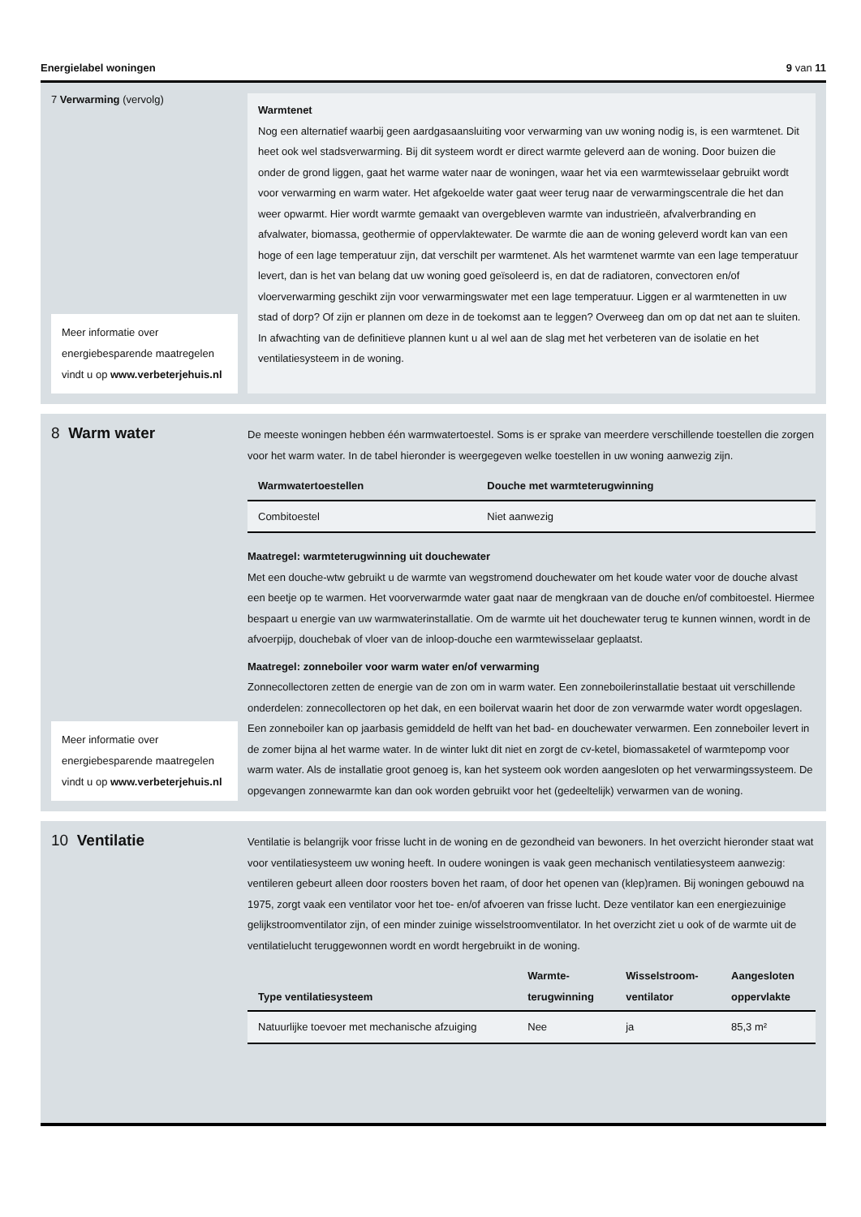Energielabel woningen 9 van 11
7 Verwarming (vervolg)
Meer informatie over energiebesparende maatregelen vindt u op www.verbeterjehuis.nl
Warmtenet
Nog een alternatief waarbij geen aardgasaansluiting voor verwarming van uw woning nodig is, is een warmtenet. Dit heet ook wel stadsverwarming. Bij dit systeem wordt er direct warmte geleverd aan de woning. Door buizen die onder de grond liggen, gaat het warme water naar de woningen, waar het via een warmtewisselaar gebruikt wordt voor verwarming en warm water. Het afgekoelde water gaat weer terug naar de verwarmingscentrale die het dan weer opwarmt. Hier wordt warmte gemaakt van overgebleven warmte van industrieën, afvalverbranding en afvalwater, biomassa, geothermie of oppervlaktewater. De warmte die aan de woning geleverd wordt kan van een hoge of een lage temperatuur zijn, dat verschilt per warmtenet. Als het warmtenet warmte van een lage temperatuur levert, dan is het van belang dat uw woning goed geïsoleerd is, en dat de radiatoren, convectoren en/of vloerverwarming geschikt zijn voor verwarmingswater met een lage temperatuur. Liggen er al warmtenetten in uw stad of dorp? Of zijn er plannen om deze in de toekomst aan te leggen? Overweeg dan om op dat net aan te sluiten. In afwachting van de definitieve plannen kunt u al wel aan de slag met het verbeteren van de isolatie en het ventilatiesysteem in de woning.
8 Warm water
Meer informatie over energiebesparende maatregelen vindt u op www.verbeterjehuis.nl
De meeste woningen hebben één warmwatertoestel. Soms is er sprake van meerdere verschillende toestellen die zorgen voor het warm water. In de tabel hieronder is weergegeven welke toestellen in uw woning aanwezig zijn.
| Warmwatertoestellen | Douche met warmteterugwinning |
| --- | --- |
| Combitoestel | Niet aanwezig |
Maatregel: warmteterugwinning uit douchewater
Met een douche-wtw gebruikt u de warmte van wegstromend douchewater om het koude water voor de douche alvast een beetje op te warmen. Het voorverwarmde water gaat naar de mengkraan van de douche en/of combitoestel. Hiermee bespaart u energie van uw warmwaterinstallatie. Om de warmte uit het douchewater terug te kunnen winnen, wordt in de afvoerpijp, douchebak of vloer van de inloop-douche een warmtewisselaar geplaatst.
Maatregel: zonneboiler voor warm water en/of verwarming
Zonnecollectoren zetten de energie van de zon om in warm water. Een zonneboilerinstallatie bestaat uit verschillende onderdelen: zonnecollectoren op het dak, en een boilervat waarin het door de zon verwarmde water wordt opgeslagen. Een zonneboiler kan op jaarbasis gemiddeld de helft van het bad- en douchewater verwarmen. Een zonneboiler levert in de zomer bijna al het warme water. In de winter lukt dit niet en zorgt de cv-ketel, biomassaketel of warmtepomp voor warm water. Als de installatie groot genoeg is, kan het systeem ook worden aangesloten op het verwarmingssysteem. De opgevangen zonnewarmte kan dan ook worden gebruikt voor het (gedeeltelijk) verwarmen van de woning.
10 Ventilatie
Ventilatie is belangrijk voor frisse lucht in de woning en de gezondheid van bewoners. In het overzicht hieronder staat wat voor ventilatiesysteem uw woning heeft. In oudere woningen is vaak geen mechanisch ventilatiesysteem aanwezig: ventileren gebeurt alleen door roosters boven het raam, of door het openen van (klep)ramen. Bij woningen gebouwd na 1975, zorgt vaak een ventilator voor het toe- en/of afvoeren van frisse lucht. Deze ventilator kan een energiezuinige gelijkstroomventilator zijn, of een minder zuinige wisselstroomventilator. In het overzicht ziet u ook of de warmte uit de ventilatielucht teruggewonnen wordt en wordt hergebruikt in de woning.
| Type ventilatiesysteem | Warmte- terugwinning | Wisselstroom- ventilator | Aangesloten oppervlakte |
| --- | --- | --- | --- |
| Natuurlijke toevoer met mechanische afzuiging | Nee | ja | 85,3 m² |